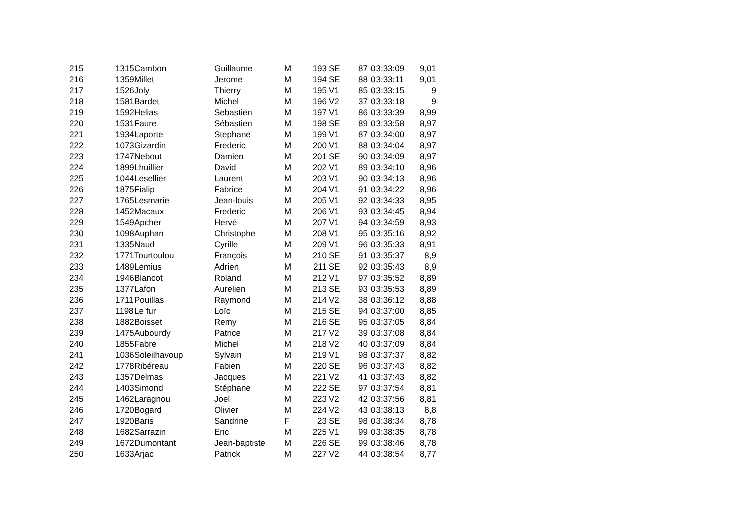| 215 | 1315 | Cambon | Guillaume | M | 193 | SE | 87 | 03:33:09 | 9,01 |
| 216 | 1359 | Millet | Jerome | M | 194 | SE | 88 | 03:33:11 | 9,01 |
| 217 | 1526 | Joly | Thierry | M | 195 | V1 | 85 | 03:33:15 | 9 |
| 218 | 1581 | Bardet | Michel | M | 196 | V2 | 37 | 03:33:18 | 9 |
| 219 | 1592 | Helias | Sebastien | M | 197 | V1 | 86 | 03:33:39 | 8,99 |
| 220 | 1531 | Faure | Sébastien | M | 198 | SE | 89 | 03:33:58 | 8,97 |
| 221 | 1934 | Laporte | Stephane | M | 199 | V1 | 87 | 03:34:00 | 8,97 |
| 222 | 1073 | Gizardin | Frederic | M | 200 | V1 | 88 | 03:34:04 | 8,97 |
| 223 | 1747 | Nebout | Damien | M | 201 | SE | 90 | 03:34:09 | 8,97 |
| 224 | 1899 | Lhuillier | David | M | 202 | V1 | 89 | 03:34:10 | 8,96 |
| 225 | 1044 | Lesellier | Laurent | M | 203 | V1 | 90 | 03:34:13 | 8,96 |
| 226 | 1875 | Fialip | Fabrice | M | 204 | V1 | 91 | 03:34:22 | 8,96 |
| 227 | 1765 | Lesmarie | Jean-louis | M | 205 | V1 | 92 | 03:34:33 | 8,95 |
| 228 | 1452 | Macaux | Frederic | M | 206 | V1 | 93 | 03:34:45 | 8,94 |
| 229 | 1549 | Apcher | Hervé | M | 207 | V1 | 94 | 03:34:59 | 8,93 |
| 230 | 1098 | Auphan | Christophe | M | 208 | V1 | 95 | 03:35:16 | 8,92 |
| 231 | 1335 | Naud | Cyrille | M | 209 | V1 | 96 | 03:35:33 | 8,91 |
| 232 | 1771 | Tourtoulou | François | M | 210 | SE | 91 | 03:35:37 | 8,9 |
| 233 | 1489 | Lemius | Adrien | M | 211 | SE | 92 | 03:35:43 | 8,9 |
| 234 | 1946 | Blancot | Roland | M | 212 | V1 | 97 | 03:35:52 | 8,89 |
| 235 | 1377 | Lafon | Aurelien | M | 213 | SE | 93 | 03:35:53 | 8,89 |
| 236 | 1711 | Pouillas | Raymond | M | 214 | V2 | 38 | 03:36:12 | 8,88 |
| 237 | 1198 | Le fur | Loïc | M | 215 | SE | 94 | 03:37:00 | 8,85 |
| 238 | 1882 | Boisset | Remy | M | 216 | SE | 95 | 03:37:05 | 8,84 |
| 239 | 1475 | Aubourdy | Patrice | M | 217 | V2 | 39 | 03:37:08 | 8,84 |
| 240 | 1855 | Fabre | Michel | M | 218 | V2 | 40 | 03:37:09 | 8,84 |
| 241 | 1036 | Soleilhavoup | Sylvain | M | 219 | V1 | 98 | 03:37:37 | 8,82 |
| 242 | 1778 | Ribéreau | Fabien | M | 220 | SE | 96 | 03:37:43 | 8,82 |
| 243 | 1357 | Delmas | Jacques | M | 221 | V2 | 41 | 03:37:43 | 8,82 |
| 244 | 1403 | Simond | Stéphane | M | 222 | SE | 97 | 03:37:54 | 8,81 |
| 245 | 1462 | Laragnou | Joel | M | 223 | V2 | 42 | 03:37:56 | 8,81 |
| 246 | 1720 | Bogard | Olivier | M | 224 | V2 | 43 | 03:38:13 | 8,8 |
| 247 | 1920 | Baris | Sandrine | F | 23 | SE | 98 | 03:38:34 | 8,78 |
| 248 | 1682 | Sarrazin | Eric | M | 225 | V1 | 99 | 03:38:35 | 8,78 |
| 249 | 1672 | Dumontant | Jean-baptiste | M | 226 | SE | 99 | 03:38:46 | 8,78 |
| 250 | 1633 | Arjac | Patrick | M | 227 | V2 | 44 | 03:38:54 | 8,77 |